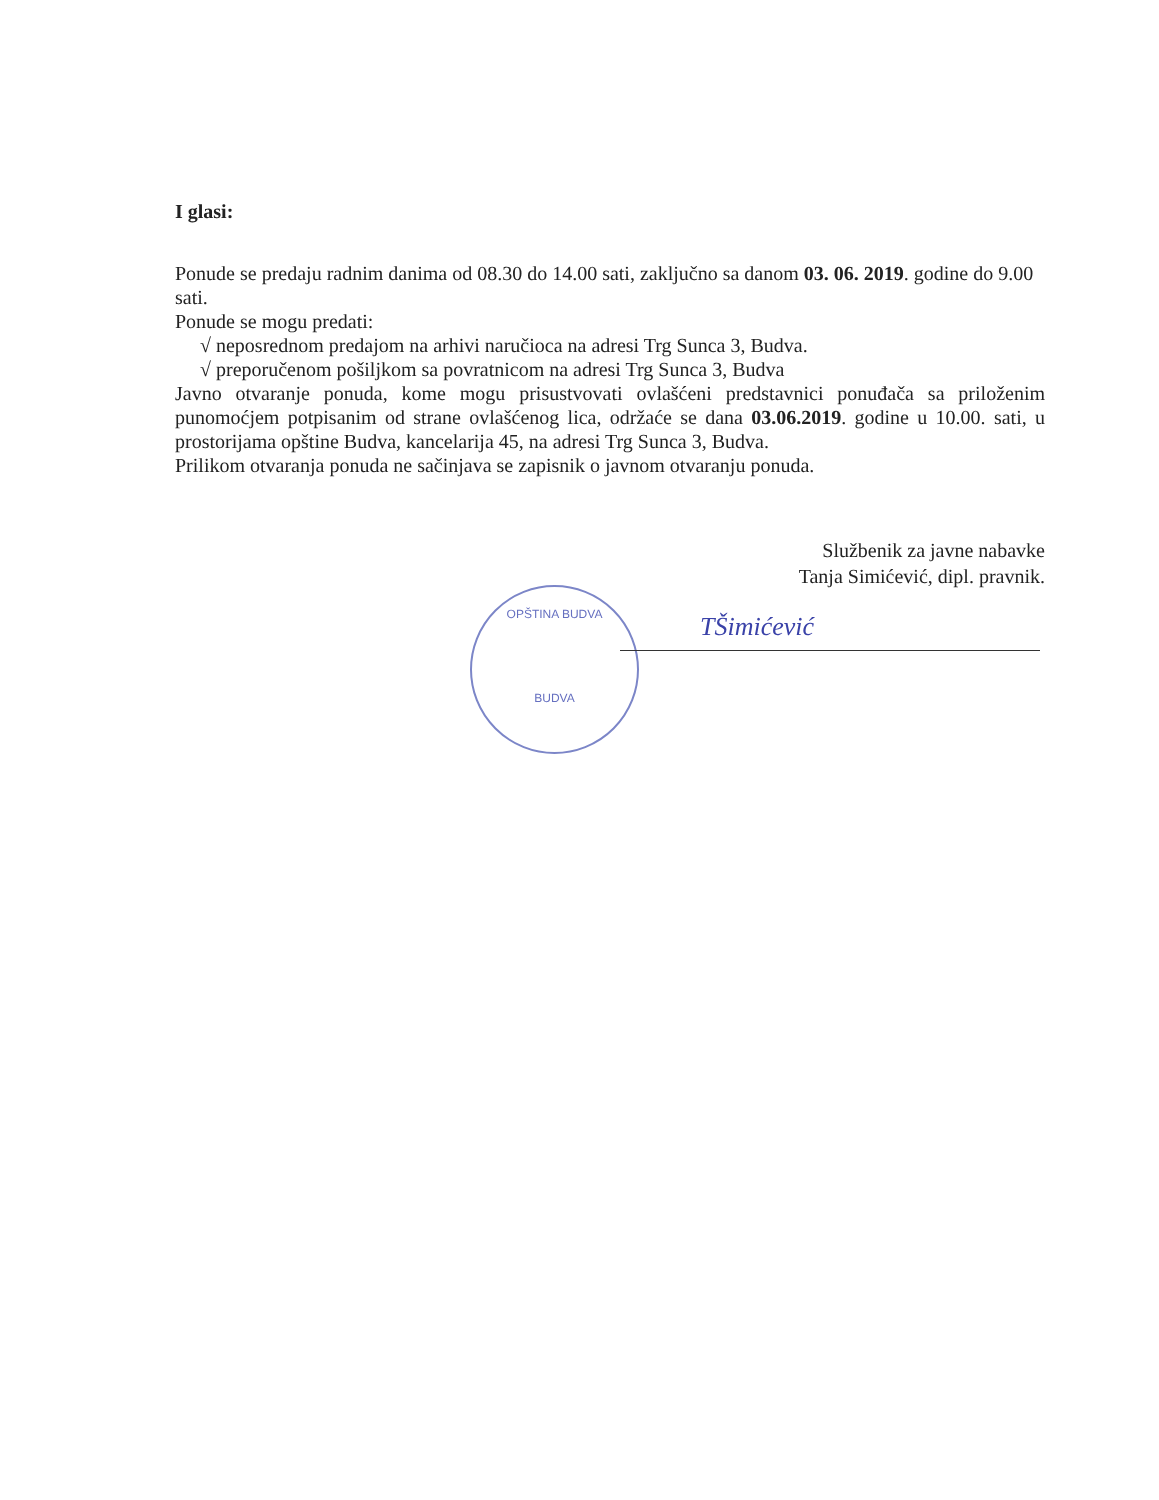I glasi:
Ponude se predaju radnim danima od 08.30 do 14.00 sati, zaključno sa danom 03. 06. 2019. godine do 9.00 sati.
Ponude se mogu predati:
√ neposrednom predajom na arhivi naručioca na adresi Trg Sunca 3, Budva.
√ preporučenom pošiljkom sa povratnicom na adresi Trg Sunca 3, Budva
Javno otvaranje ponuda, kome mogu prisustvovati ovlašćeni predstavnici ponuđača sa priloženim punomoćjem potpisanim od strane ovlašćenog lica, održaće se dana 03.06.2019. godine u 10.00. sati, u prostorijama opštine Budva, kancelarija 45, na adresi Trg Sunca 3, Budva.
Prilikom otvaranja ponuda ne sačinjava se zapisnik o javnom otvaranju ponuda.
Službenik za javne nabavke
Tanja Simićević, dipl. pravnik.
OPŠTINA BUDVA
BUDVA
TŠimićević